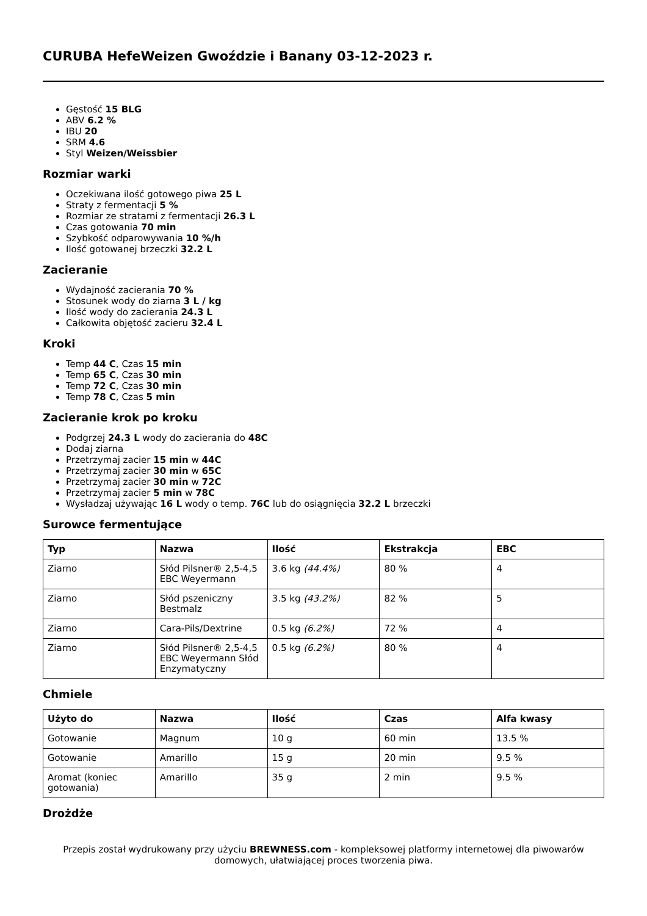CURUBA HefeWeizen Gwoździe i Banany 03-12-2023 r.
Gęstość 15 BLG
ABV 6.2 %
IBU 20
SRM 4.6
Styl Weizen/Weissbier
Rozmiar warki
Oczekiwana ilość gotowego piwa 25 L
Straty z fermentacji 5 %
Rozmiar ze stratami z fermentacji 26.3 L
Czas gotowania 70 min
Szybkość odparowywania 10 %/h
Ilość gotowanej brzeczki 32.2 L
Zacieranie
Wydajność zacierania 70 %
Stosunek wody do ziarna 3 L / kg
Ilość wody do zacierania 24.3 L
Całkowita objętość zacieru 32.4 L
Kroki
Temp 44 C, Czas 15 min
Temp 65 C, Czas 30 min
Temp 72 C, Czas 30 min
Temp 78 C, Czas 5 min
Zacieranie krok po kroku
Podgrzej 24.3 L wody do zacierania do 48C
Dodaj ziarna
Przetrzymaj zacier 15 min w 44C
Przetrzymaj zacier 30 min w 65C
Przetrzymaj zacier 30 min w 72C
Przetrzymaj zacier 5 min w 78C
Wysładzaj używając 16 L wody o temp. 76C lub do osiągnięcia 32.2 L brzeczki
Surowce fermentujące
| Typ | Nazwa | Ilość | Ekstrakcja | EBC |
| --- | --- | --- | --- | --- |
| Ziarno | Słód Pilsner® 2,5-4,5 EBC Weyermann | 3.6 kg (44.4%) | 80 % | 4 |
| Ziarno | Słód pszeniczny Bestmalz | 3.5 kg (43.2%) | 82 % | 5 |
| Ziarno | Cara-Pils/Dextrine | 0.5 kg (6.2%) | 72 % | 4 |
| Ziarno | Słód Pilsner® 2,5-4,5 EBC Weyermann Słód Enzymatyczny | 0.5 kg (6.2%) | 80 % | 4 |
Chmiele
| Użyto do | Nazwa | Ilość | Czas | Alfa kwasy |
| --- | --- | --- | --- | --- |
| Gotowanie | Magnum | 10 g | 60 min | 13.5 % |
| Gotowanie | Amarillo | 15 g | 20 min | 9.5 % |
| Aromat (koniec gotowania) | Amarillo | 35 g | 2 min | 9.5 % |
Drożdże
Przepis został wydrukowany przy użyciu BREWNESS.com - kompleksowej platformy internetowej dla piwowarów domowych, ułatwiającej proces tworzenia piwa.